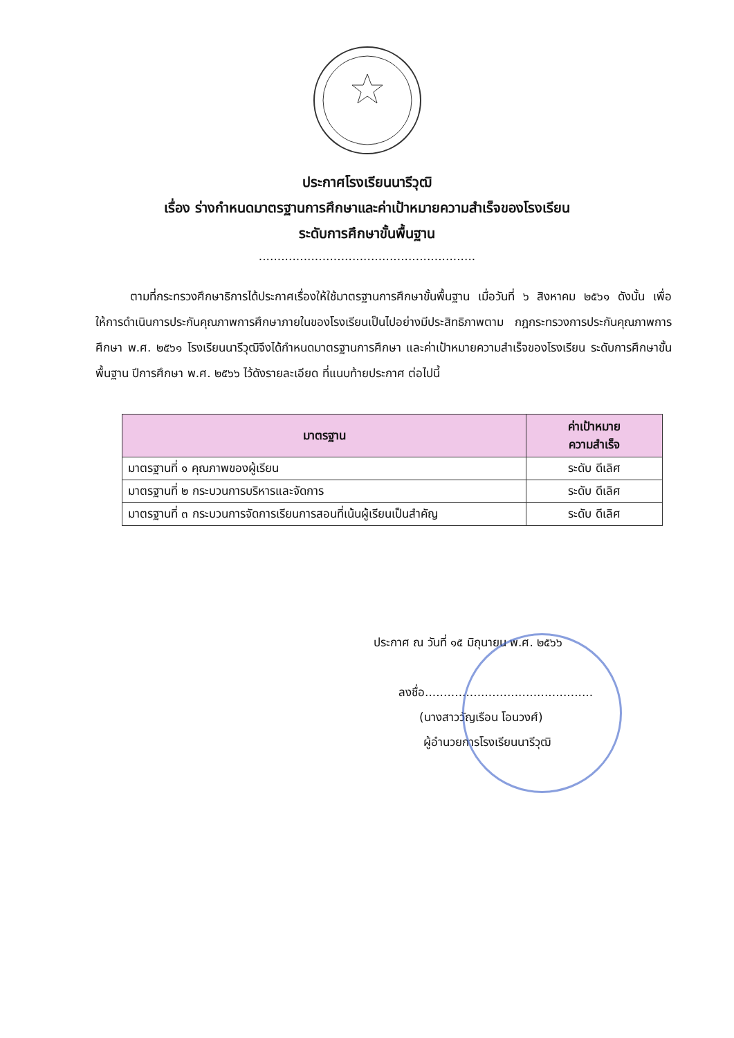ประกาศโรงเรียนนารีวุฒิ
เรื่อง ร่างกำหนดมาตรฐานการศึกษาและค่าเป้าหมายความสำเร็จของโรงเรียน
ระดับการศึกษาขั้นพื้นฐาน
..........................................................
ตามที่กระทรวงศึกษาธิการได้ประกาศเรื่องให้ใช้มาตรฐานการศึกษาขั้นพื้นฐาน เมื่อวันที่ ๖ สิงหาคม ๒๕๖๑ ดังนั้น เพื่อให้การดำเนินการประกันคุณภาพการศึกษาภายในของโรงเรียนเป็นไปอย่างมีประสิทธิภาพตาม กฎกระทรวงการประกันคุณภาพการศึกษา พ.ศ. ๒๕๖๑ โรงเรียนนารีวุฒิจึงได้กำหนดมาตรฐานการศึกษา และค่าเป้าหมายความสำเร็จของโรงเรียน ระดับการศึกษาขั้นพื้นฐาน ปีการศึกษา พ.ศ. ๒๕๖๖ ไว้ดังรายละเอียด ที่แนบท้ายประกาศ ต่อไปนี้
| มาตรฐาน | ค่าเป้าหมาย ความสำเร็จ |
| --- | --- |
| มาตรฐานที่ ๑ คุณภาพของผู้เรียน | ระดับ ดีเลิศ |
| มาตรฐานที่ ๒ กระบวนการบริหารและจัดการ | ระดับ ดีเลิศ |
| มาตรฐานที่ ๓ กระบวนการจัดการเรียนการสอนที่เน้นผู้เรียนเป็นสำคัญ | ระดับ ดีเลิศ |
ประกาศ ณ วันที่ ๑๕ มิถุนายน พ.ศ. ๒๕๖๖
ลงชื่อ.............................................
(นางสาววัญเรือน โอนวงศ์)
ผู้อำนวยการโรงเรียนนารีวุฒิ